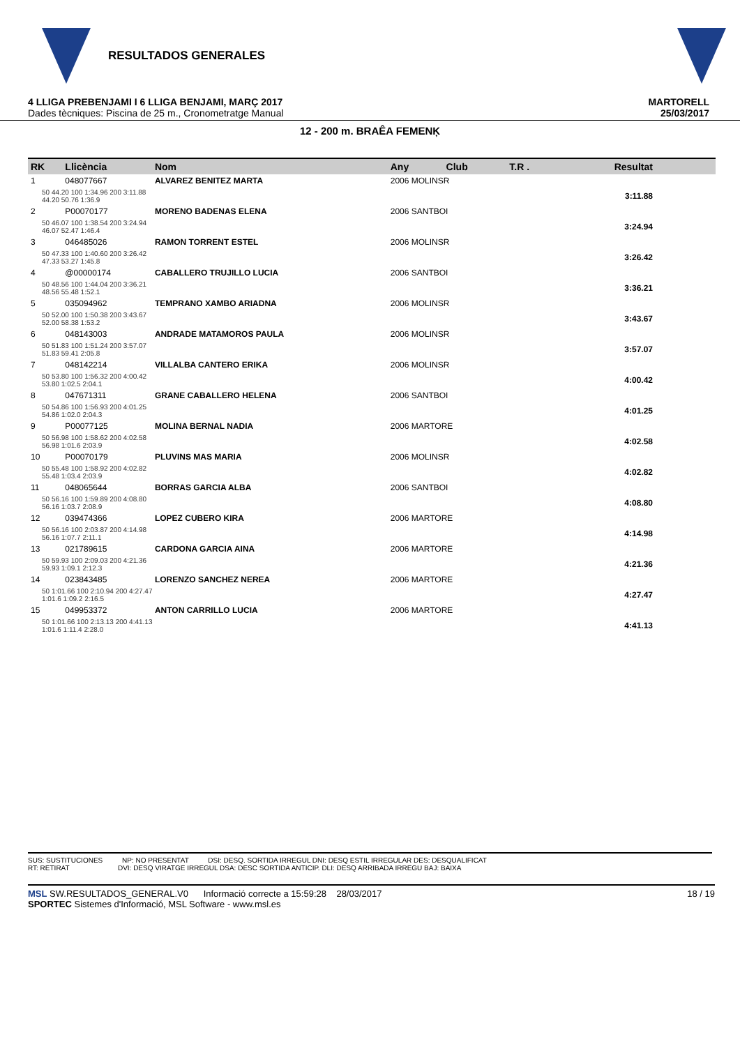RESULTADOS GENERALES
4 LLIGA PREBENJAMI I 6 LLIGA BENJAMI, MARÇ 2017
Dades tècniques: Piscina de 25 m., Cronometratge Manual
MARTORELL
25/03/2017
12 - 200 m. BRAÊA FEMENĶ
| RK | Llicència | Nom | Any | Club | T.R . | Resultat |
| --- | --- | --- | --- | --- | --- | --- |
| 1 | 048077667 | ALVAREZ BENITEZ MARTA | 2006 MOLINSR | | | |
| 50 44.20 100 1:34.96 200 3:11.88 44.20 50.76 1:36.9 | | | | | | 3:11.88 |
| 2 | P00070177 | MORENO BADENAS ELENA | 2006 SANTBOI | | | |
| 50 46.07 100 1:38.54 200 3:24.94 46.07 52.47 1:46.4 | | | | | | 3:24.94 |
| 3 | 046485026 | RAMON TORRENT ESTEL | 2006 MOLINSR | | | |
| 50 47.33 100 1:40.60 200 3:26.42 47.33 53.27 1:45.8 | | | | | | 3:26.42 |
| 4 | @00000174 | CABALLERO TRUJILLO LUCIA | 2006 SANTBOI | | | |
| 50 48.56 100 1:44.04 200 3:36.21 48.56 55.48 1:52.1 | | | | | | 3:36.21 |
| 5 | 035094962 | TEMPRANO XAMBO ARIADNA | 2006 MOLINSR | | | |
| 50 52.00 100 1:50.38 200 3:43.67 52.00 58.38 1:53.2 | | | | | | 3:43.67 |
| 6 | 048143003 | ANDRADE MATAMOROS PAULA | 2006 MOLINSR | | | |
| 50 51.83 100 1:51.24 200 3:57.07 51.83 59.41 2:05.8 | | | | | | 3:57.07 |
| 7 | 048142214 | VILLALBA CANTERO ERIKA | 2006 MOLINSR | | | |
| 50 53.80 100 1:56.32 200 4:00.42 53.80 1:02.5 2:04.1 | | | | | | 4:00.42 |
| 8 | 047671311 | GRANE CABALLERO HELENA | 2006 SANTBOI | | | |
| 50 54.86 100 1:56.93 200 4:01.25 54.86 1:02.0 2:04.3 | | | | | | 4:01.25 |
| 9 | P00077125 | MOLINA BERNAL NADIA | 2006 MARTORE | | | |
| 50 56.98 100 1:58.62 200 4:02.58 56.98 1:01.6 2:03.9 | | | | | | 4:02.58 |
| 10 | P00070179 | PLUVINS MAS MARIA | 2006 MOLINSR | | | |
| 50 55.48 100 1:58.92 200 4:02.82 55.48 1:03.4 2:03.9 | | | | | | 4:02.82 |
| 11 | 048065644 | BORRAS GARCIA ALBA | 2006 SANTBOI | | | |
| 50 56.16 100 1:59.89 200 4:08.80 56.16 1:03.7 2:08.9 | | | | | | 4:08.80 |
| 12 | 039474366 | LOPEZ CUBERO KIRA | 2006 MARTORE | | | |
| 50 56.16 100 2:03.87 200 4:14.98 56.16 1:07.7 2:11.1 | | | | | | 4:14.98 |
| 13 | 021789615 | CARDONA GARCIA AINA | 2006 MARTORE | | | |
| 50 59.93 100 2:09.03 200 4:21.36 59.93 1:09.1 2:12.3 | | | | | | 4:21.36 |
| 14 | 023843485 | LORENZO SANCHEZ NEREA | 2006 MARTORE | | | |
| 50 1:01.66 100 2:10.94 200 4:27.47 1:01.6 1:09.2 2:16.5 | | | | | | 4:27.47 |
| 15 | 049953372 | ANTON CARRILLO LUCIA | 2006 MARTORE | | | |
| 50 1:01.66 100 2:13.13 200 4:41.13 1:01.6 1:11.4 2:28.0 | | | | | | 4:41.13 |
SUS: SUSTITUCIONES NP: NO PRESENTAT DSI: DESQ. SORTIDA IRREGUL DNI: DESQ ESTIL IRREGULAR DES: DESQUALIFICAT
RT: RETIRAT DVI: DESQ VIRATGE IRREGUL DSA: DESC SORTIDA ANTICIP. DLI: DESQ ARRIBADA IRREGU BAJ: BAIXA
MSL SW.RESULTADOS_GENERAL.V0 Informació correcte a 15:59:28 28/03/2017
SPORTEC Sistemes d'Informació, MSL Software - www.msl.es
18 / 19